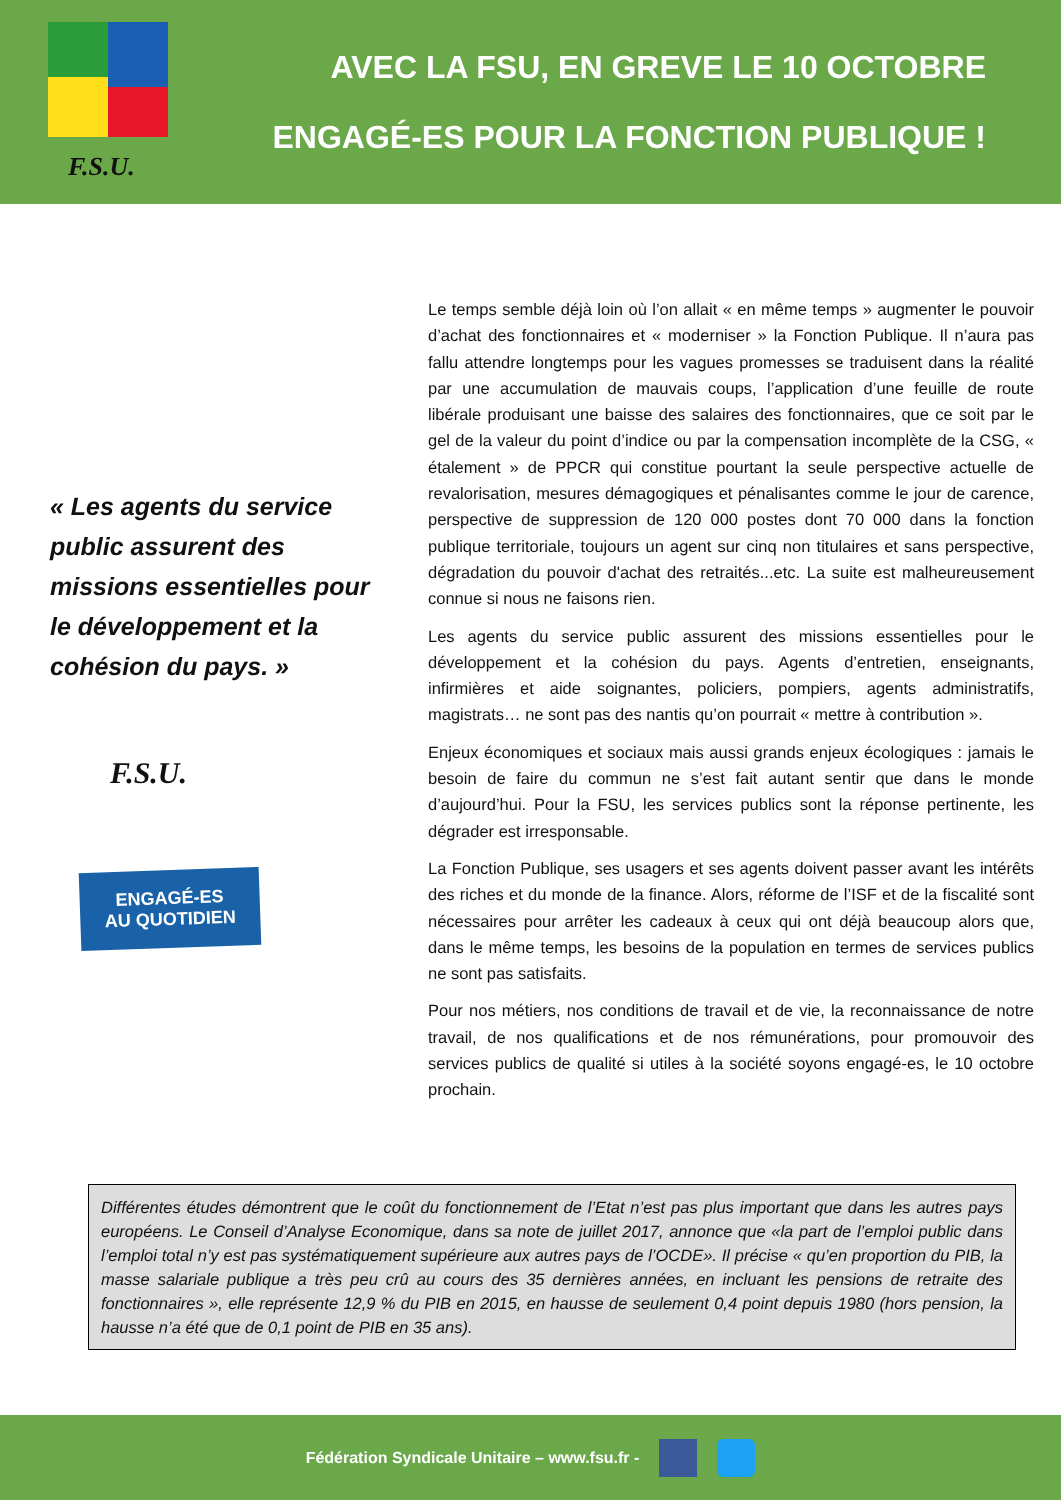F.S.U.
AVEC LA FSU, EN GREVE LE 10 OCTOBRE
ENGAGÉ-ES POUR LA FONCTION PUBLIQUE !
« Les agents du service public assurent des missions essentielles pour le développement et la cohésion du pays. »
F.S.U.
ENGAGÉ-ES
AU QUOTIDIEN
Le temps semble déjà loin où l’on allait « en même temps » augmenter le pouvoir d’achat des fonctionnaires et « moderniser » la Fonction Publique. Il n’aura pas fallu attendre longtemps pour les vagues promesses se traduisent dans la réalité par une accumulation de mauvais coups, l’application d’une feuille de route libérale produisant une baisse des salaires des fonctionnaires, que ce soit par le gel de la valeur du point d’indice ou par la compensation incomplète de la CSG, « étalement » de PPCR qui constitue pourtant la seule perspective actuelle de revalorisation, mesures démagogiques et pénalisantes comme le jour de carence, perspective de suppression de 120 000 postes dont 70 000 dans la fonction publique territoriale, toujours un agent sur cinq non titulaires et sans perspective, dégradation du pouvoir d'achat des retraités...etc. La suite est malheureusement connue si nous ne faisons rien.
Les agents du service public assurent des missions essentielles pour le développement et la cohésion du pays. Agents d’entretien, enseignants, infirmières et aide soignantes, policiers, pompiers, agents administratifs, magistrats… ne sont pas des nantis qu’on pourrait « mettre à contribution ».
Enjeux économiques et sociaux mais aussi grands enjeux écologiques : jamais le besoin de faire du commun ne s’est fait autant sentir que dans le monde d’aujourd’hui. Pour la FSU, les services publics sont la réponse pertinente, les dégrader est irresponsable.
La Fonction Publique, ses usagers et ses agents doivent passer avant les intérêts des riches et du monde de la finance. Alors, réforme de l’ISF et de la fiscalité sont nécessaires pour arrêter les cadeaux à ceux qui ont déjà beaucoup alors que, dans le même temps, les besoins de la population en termes de services publics ne sont pas satisfaits.
Pour nos métiers, nos conditions de travail et de vie, la reconnaissance de notre travail, de nos qualifications et de nos rémunérations, pour promouvoir des services publics de qualité si utiles à la société soyons engagé-es, le 10 octobre prochain.
Différentes études démontrent que le coût du fonctionnement de l’Etat n’est pas plus important que dans les autres pays européens. Le Conseil d’Analyse Economique, dans sa note de juillet 2017, annonce que «la part de l’emploi public dans l’emploi total n’y est pas systématiquement supérieure aux autres pays de l’OCDE». Il précise « qu’en proportion du PIB, la masse salariale publique a très peu crû au cours des 35 dernières années, en incluant les pensions de retraite des fonctionnaires », elle représente 12,9 % du PIB en 2015, en hausse de seulement 0,4 point depuis 1980 (hors pension, la hausse n’a été que de 0,1 point de PIB en 35 ans).
Fédération Syndicale Unitaire – www.fsu.fr -